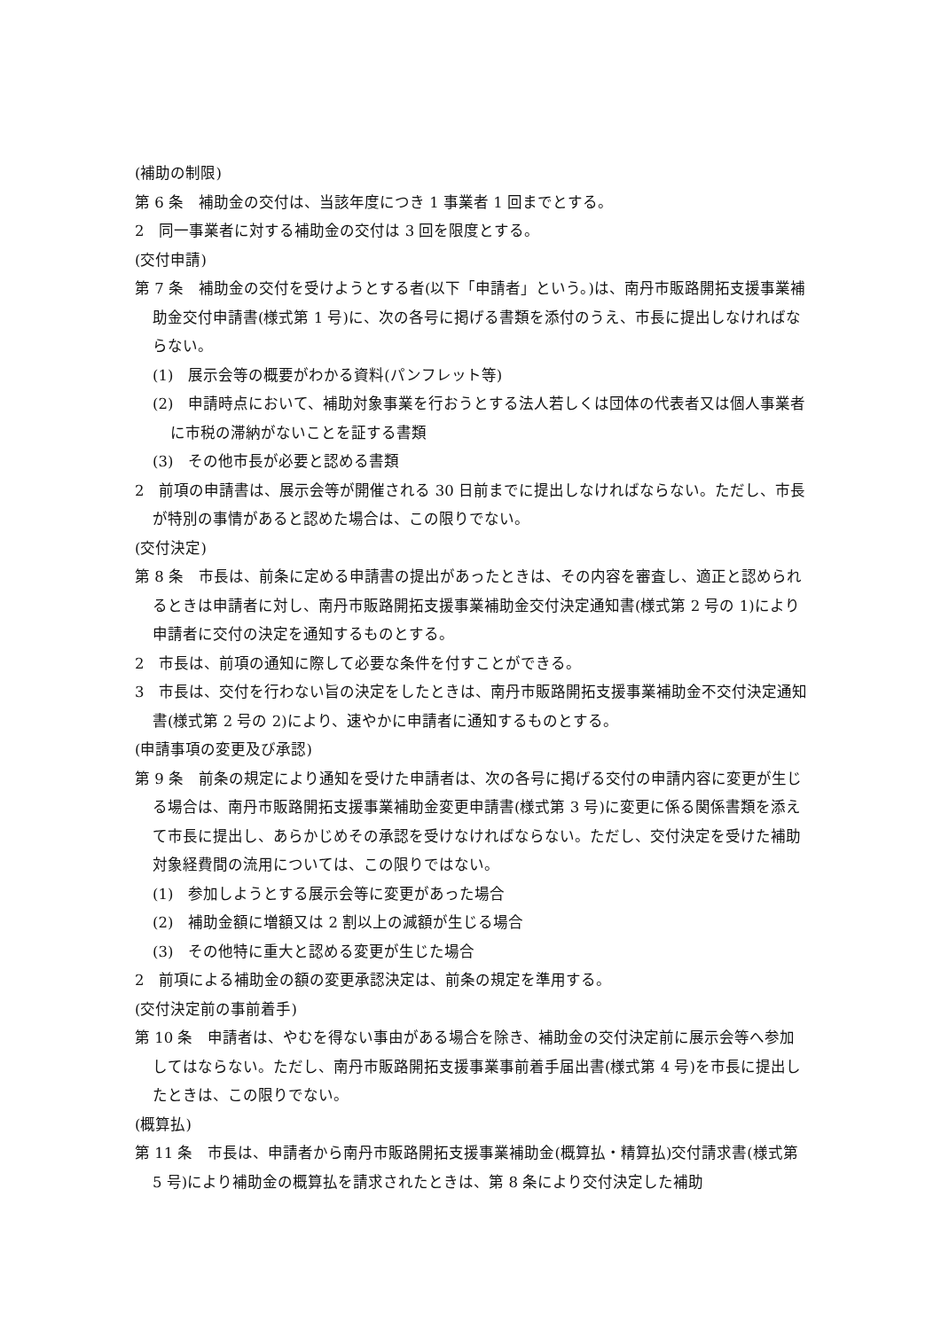(補助の制限)
第 6 条　補助金の交付は、当該年度につき 1 事業者 1 回までとする。
2　同一事業者に対する補助金の交付は 3 回を限度とする。
(交付申請)
第 7 条　補助金の交付を受けようとする者(以下「申請者」という。)は、南丹市販路開拓支援事業補助金交付申請書(様式第 1 号)に、次の各号に掲げる書類を添付のうえ、市長に提出しなければならない。
(1)　展示会等の概要がわかる資料(パンフレット等)
(2)　申請時点において、補助対象事業を行おうとする法人若しくは団体の代表者又は個人事業者に市税の滞納がないことを証する書類
(3)　その他市長が必要と認める書類
2　前項の申請書は、展示会等が開催される 30 日前までに提出しなければならない。ただし、市長が特別の事情があると認めた場合は、この限りでない。
(交付決定)
第 8 条　市長は、前条に定める申請書の提出があったときは、その内容を審査し、適正と認められるときは申請者に対し、南丹市販路開拓支援事業補助金交付決定通知書(様式第 2 号の 1)により申請者に交付の決定を通知するものとする。
2　市長は、前項の通知に際して必要な条件を付すことができる。
3　市長は、交付を行わない旨の決定をしたときは、南丹市販路開拓支援事業補助金不交付決定通知書(様式第 2 号の 2)により、速やかに申請者に通知するものとする。
(申請事項の変更及び承認)
第 9 条　前条の規定により通知を受けた申請者は、次の各号に掲げる交付の申請内容に変更が生じる場合は、南丹市販路開拓支援事業補助金変更申請書(様式第 3 号)に変更に係る関係書類を添えて市長に提出し、あらかじめその承認を受けなければならない。ただし、交付決定を受けた補助対象経費間の流用については、この限りではない。
(1)　参加しようとする展示会等に変更があった場合
(2)　補助金額に増額又は 2 割以上の減額が生じる場合
(3)　その他特に重大と認める変更が生じた場合
2　前項による補助金の額の変更承認決定は、前条の規定を準用する。
(交付決定前の事前着手)
第 10 条　申請者は、やむを得ない事由がある場合を除き、補助金の交付決定前に展示会等へ参加してはならない。ただし、南丹市販路開拓支援事業事前着手届出書(様式第 4 号)を市長に提出したときは、この限りでない。
(概算払)
第 11 条　市長は、申請者から南丹市販路開拓支援事業補助金(概算払・精算払)交付請求書(様式第 5 号)により補助金の概算払を請求されたときは、第 8 条により交付決定した補助